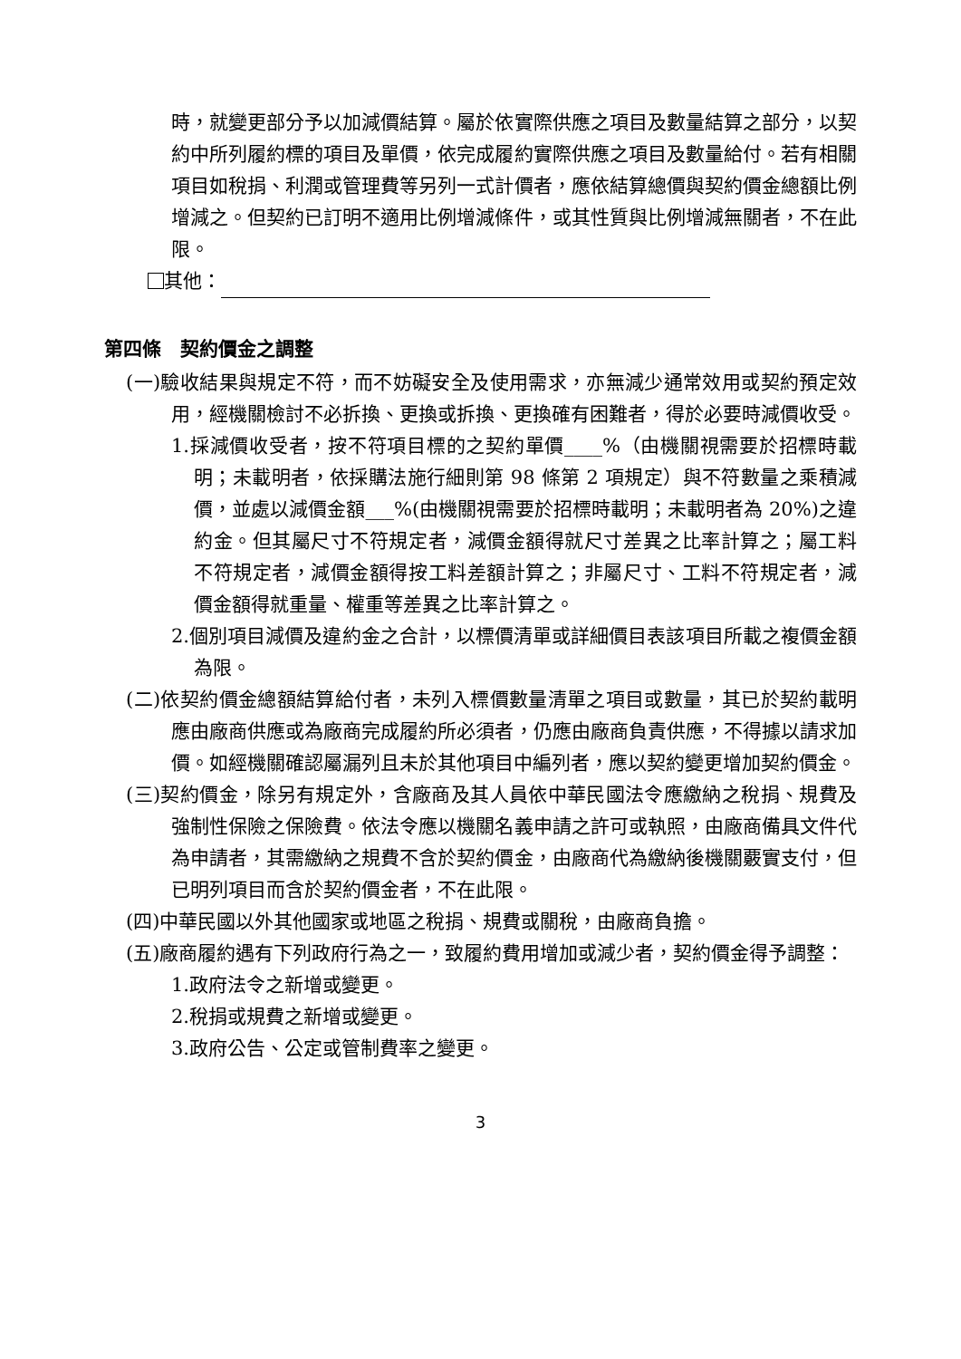時，就變更部分予以加減價結算。屬於依實際供應之項目及數量結算之部分，以契約中所列履約標的項目及單價，依完成履約實際供應之項目及數量給付。若有相關項目如稅捐、利潤或管理費等另列一式計價者，應依結算總價與契約價金總額比例增減之。但契約已訂明不適用比例增減條件，或其性質與比例增減無關者，不在此限。
其他：
第四條　契約價金之調整
(一)驗收結果與規定不符，而不妨礙安全及使用需求，亦無減少通常效用或契約預定效用，經機關檢討不必拆換、更換或拆換、更換確有困難者，得於必要時減價收受。
1.採減價收受者，按不符項目標的之契約單價____%（由機關視需要於招標時載明；未載明者，依採購法施行細則第 98 條第 2 項規定）與不符數量之乘積減價，並處以減價金額___%(由機關視需要於招標時載明；未載明者為 20%)之違約金。但其屬尺寸不符規定者，減價金額得就尺寸差異之比率計算之；屬工料不符規定者，減價金額得按工料差額計算之；非屬尺寸、工料不符規定者，減價金額得就重量、權重等差異之比率計算之。
2.個別項目減價及違約金之合計，以標價清單或詳細價目表該項目所載之複價金額為限。
(二)依契約價金總額結算給付者，未列入標價數量清單之項目或數量，其已於契約載明應由廠商供應或為廠商完成履約所必須者，仍應由廠商負責供應，不得據以請求加價。如經機關確認屬漏列且未於其他項目中編列者，應以契約變更增加契約價金。
(三)契約價金，除另有規定外，含廠商及其人員依中華民國法令應繳納之稅捐、規費及強制性保險之保險費。依法令應以機關名義申請之許可或執照，由廠商備具文件代為申請者，其需繳納之規費不含於契約價金，由廠商代為繳納後機關覈實支付，但已明列項目而含於契約價金者，不在此限。
(四)中華民國以外其他國家或地區之稅捐、規費或關稅，由廠商負擔。
(五)廠商履約遇有下列政府行為之一，致履約費用增加或減少者，契約價金得予調整：
1.政府法令之新增或變更。
2.稅捐或規費之新增或變更。
3.政府公告、公定或管制費率之變更。
3